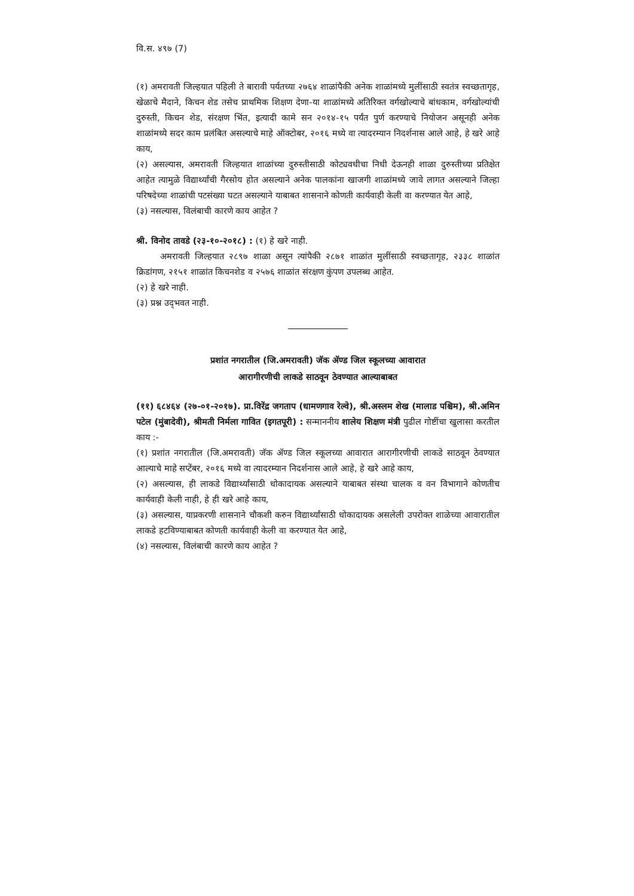वि.स. ४९७ (7)
(१) अमरावती जिल्हयात पहिली ते बारावी पर्यतच्या २७६४ शाळांपैकी अनेक शाळांमध्ये मुलींसाठी स्वतंत्र स्वच्छतागृह, खेळाचे मैदाने, किचन शेड तसेच प्राथमिक शिक्षण देणा-या शाळांमध्ये अतिरिक्त वर्गखोल्याचे बांधकाम, वर्गखोल्यांची दुरुस्ती, किचन शेड, संरक्षण भिंत, इत्यादी कामे सन २०१४-१५ पर्यंत पुर्ण करण्याचे नियोजन असूनही अनेक शाळांमध्ये सदर काम प्रलंबित असल्याचे माहे ऑक्टोबर, २०१६ मध्ये वा त्यादरम्यान निदर्शनास आले आहे, हे खरे आहे काय,
(२) असल्यास, अमरावती जिल्हयात शाळांच्या दुरुस्तीसाठी कोट्यवधीचा निधी देऊनही शाळा दुरुस्तीच्या प्रतिक्षेत आहेत त्यामुळे विद्यार्थ्यांची गैरसोय होत असल्याने अनेक पालकांना खाजगी शाळांमध्ये जावे लागत असल्याने जिल्हा परिषदेच्या शाळांची पटसंख्या घटत असल्याने याबाबत शासनाने कोणती कार्यवाही केली वा करण्यात येत आहे,
(३) नसल्यास, विलंबाची कारणे काय आहेत ?
श्री. विनोद तावडे (२३-१०-२०१८) : (१) हे खरे नाही.
अमरावती जिल्हयात २८९७ शाळा असून त्यांपैकी २८७१ शाळांत मुलींसाठी स्वच्छतागृह, २३३८ शाळांत क्रिडांगण, २१५१ शाळांत किचनशेड व २५७६ शाळांत संरक्षण कुंपण उपलब्ध आहेत.
(२) हे खरे नाही.
(३) प्रश्न उद्‍भवत नाही.
प्रशांत नगरातील (जि.अमरावती) जॅक ॲण्ड जिल स्कूलच्या आवारात
आरागीरणीची लाकडे साठवून ठेवण्यात आल्याबाबत
(११) ६८४६४ (२७-०१-२०१७). प्रा.विरेंद्र जगताप (धामणगाव रेल्वे), श्री.अस्लम शेख (मालाड पश्चिम), श्री.अमिन पटेल (मुंबादेवी), श्रीमती निर्मला गावित (इगतपूरी) : सन्माननीय शालेय शिक्षण मंत्री पुढील गोष्टींचा खुलासा करतील काय :-
(१) प्रशांत नगरातील (जि.अमरावती) जॅक ॲण्ड जिल स्कूलच्या आवारात आरागीरणीची लाकडे साठवून ठेवण्यात आल्याचे माहे सप्टेंबर, २०१६ मध्ये वा त्यादरम्यान निदर्शनास आले आहे, हे खरे आहे काय,
(२) असल्यास, ही लाकडे विद्यार्थ्यांसाठी धोकादायक असल्याने याबाबत संस्था चालक व वन विभागाने कोणतीच कार्यवाही केली नाही, हे ही खरे आहे काय,
(३) असल्यास, याप्रकरणी शासनाने चौकशी करुन विद्यार्थ्यांसाठी धोकादायक असलेली उपरोक्त शाळेच्या आवारातील लाकडे हटविण्याबाबत कोणती कार्यवाही केली वा करण्यात येत आहे,
(४) नसल्यास, विलंबाची कारणे काय आहेत ?